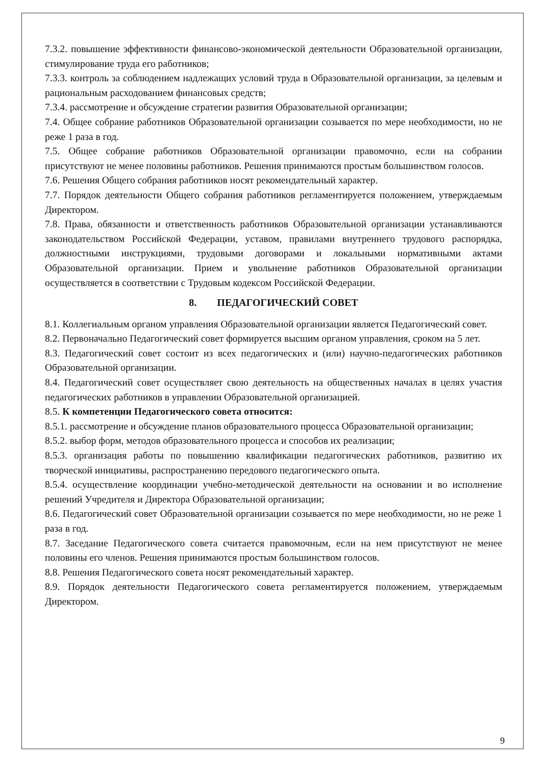7.3.2. повышение эффективности финансово-экономической деятельности Образовательной организации, стимулирование труда его работников;
7.3.3. контроль за соблюдением надлежащих условий труда в Образовательной организации, за целевым и рациональным расходованием финансовых средств;
7.3.4. рассмотрение и обсуждение стратегии развития Образовательной организации;
7.4. Общее собрание работников Образовательной организации созывается по мере необходимости, но не реже 1 раза в год.
7.5. Общее собрание работников Образовательной организации правомочно, если на собрании присутствуют не менее половины работников. Решения принимаются простым большинством голосов.
7.6. Решения Общего собрания работников носят рекомендательный характер.
7.7. Порядок деятельности Общего собрания работников регламентируется положением, утверждаемым Директором.
7.8. Права, обязанности и ответственность работников Образовательной организации устанавливаются законодательством Российской Федерации, уставом, правилами внутреннего трудового распорядка, должностными инструкциями, трудовыми договорами и локальными нормативными актами Образовательной организации. Прием и увольнение работников Образовательной организации осуществляется в соответствии с Трудовым кодексом Российской Федерации.
8. ПЕДАГОГИЧЕСКИЙ СОВЕТ
8.1. Коллегиальным органом управления Образовательной организации является Педагогический совет.
8.2. Первоначально Педагогический совет формируется высшим органом управления, сроком на 5 лет.
8.3. Педагогический совет состоит из всех педагогических и (или) научно-педагогических работников Образовательной организации.
8.4. Педагогический совет осуществляет свою деятельность на общественных началах в целях участия педагогических работников в управлении Образовательной организацией.
8.5. К компетенции Педагогического совета относится:
8.5.1. рассмотрение и обсуждение планов образовательного процесса Образовательной организации;
8.5.2. выбор форм, методов образовательного процесса и способов их реализации;
8.5.3. организация работы по повышению квалификации педагогических работников, развитию их творческой инициативы, распространению передового педагогического опыта.
8.5.4. осуществление координации учебно-методической деятельности на основании и во исполнение решений Учредителя и Директора Образовательной организации;
8.6. Педагогический совет Образовательной организации созывается по мере необходимости, но не реже 1 раза в год.
8.7. Заседание Педагогического совета считается правомочным, если на нем присутствуют не менее половины его членов. Решения принимаются простым большинством голосов.
8.8. Решения Педагогического совета носят рекомендательный характер.
8.9. Порядок деятельности Педагогического совета регламентируется положением, утверждаемым Директором.
9